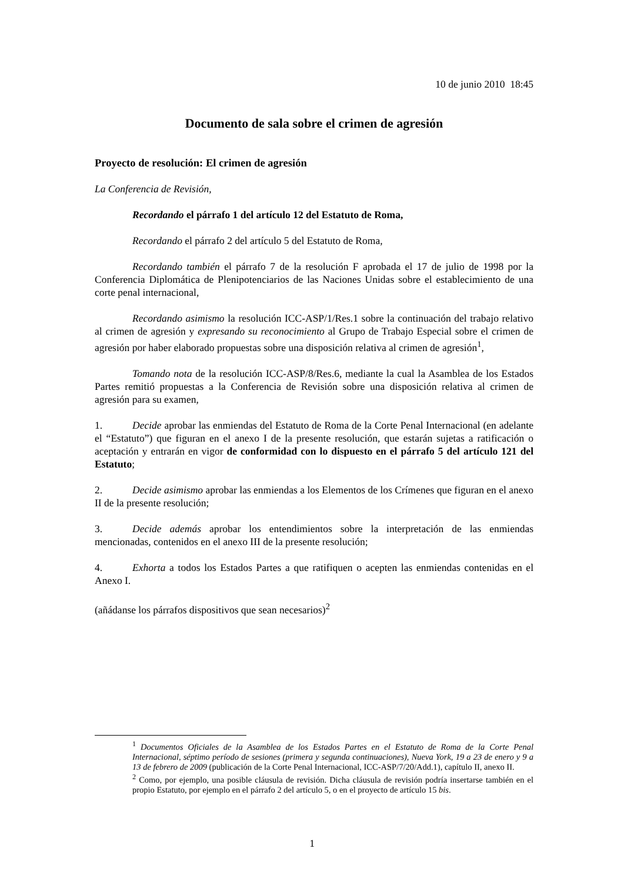10 de junio 2010 18:45
Documento de sala sobre el crimen de agresión
Proyecto de resolución: El crimen de agresión
La Conferencia de Revisión,
Recordando el párrafo 1 del artículo 12 del Estatuto de Roma,
Recordando el párrafo 2 del artículo 5 del Estatuto de Roma,
Recordando también el párrafo 7 de la resolución F aprobada el 17 de julio de 1998 por la Conferencia Diplomática de Plenipotenciarios de las Naciones Unidas sobre el establecimiento de una corte penal internacional,
Recordando asimismo la resolución ICC-ASP/1/Res.1 sobre la continuación del trabajo relativo al crimen de agresión y expresando su reconocimiento al Grupo de Trabajo Especial sobre el crimen de agresión por haber elaborado propuestas sobre una disposición relativa al crimen de agresión<sup>1</sup>,
Tomando nota de la resolución ICC-ASP/8/Res.6, mediante la cual la Asamblea de los Estados Partes remitió propuestas a la Conferencia de Revisión sobre una disposición relativa al crimen de agresión para su examen,
1. Decide aprobar las enmiendas del Estatuto de Roma de la Corte Penal Internacional (en adelante el “Estatuto”) que figuran en el anexo I de la presente resolución, que estarán sujetas a ratificación o aceptación y entrarán en vigor de conformidad con lo dispuesto en el párrafo 5 del artículo 121 del Estatuto;
2. Decide asimismo aprobar las enmiendas a los Elementos de los Crímenes que figuran en el anexo II de la presente resolución;
3. Decide además aprobar los entendimientos sobre la interpretación de las enmiendas mencionadas, contenidos en el anexo III de la presente resolución;
4. Exhorta a todos los Estados Partes a que ratifiquen o acepten las enmiendas contenidas en el Anexo I.
(añádanse los párrafos dispositivos que sean necesarios)<sup>2</sup>
<sup>1</sup> Documentos Oficiales de la Asamblea de los Estados Partes en el Estatuto de Roma de la Corte Penal Internacional, séptimo período de sesiones (primera y segunda continuaciones), Nueva York, 19 a 23 de enero y 9 a 13 de febrero de 2009 (publicación de la Corte Penal Internacional, ICC-ASP/7/20/Add.1), capítulo II, anexo II.
<sup>2</sup> Como, por ejemplo, una posible cláusula de revisión. Dicha cláusula de revisión podría insertarse también en el propio Estatuto, por ejemplo en el párrafo 2 del artículo 5, o en el proyecto de artículo 15 bis.
1